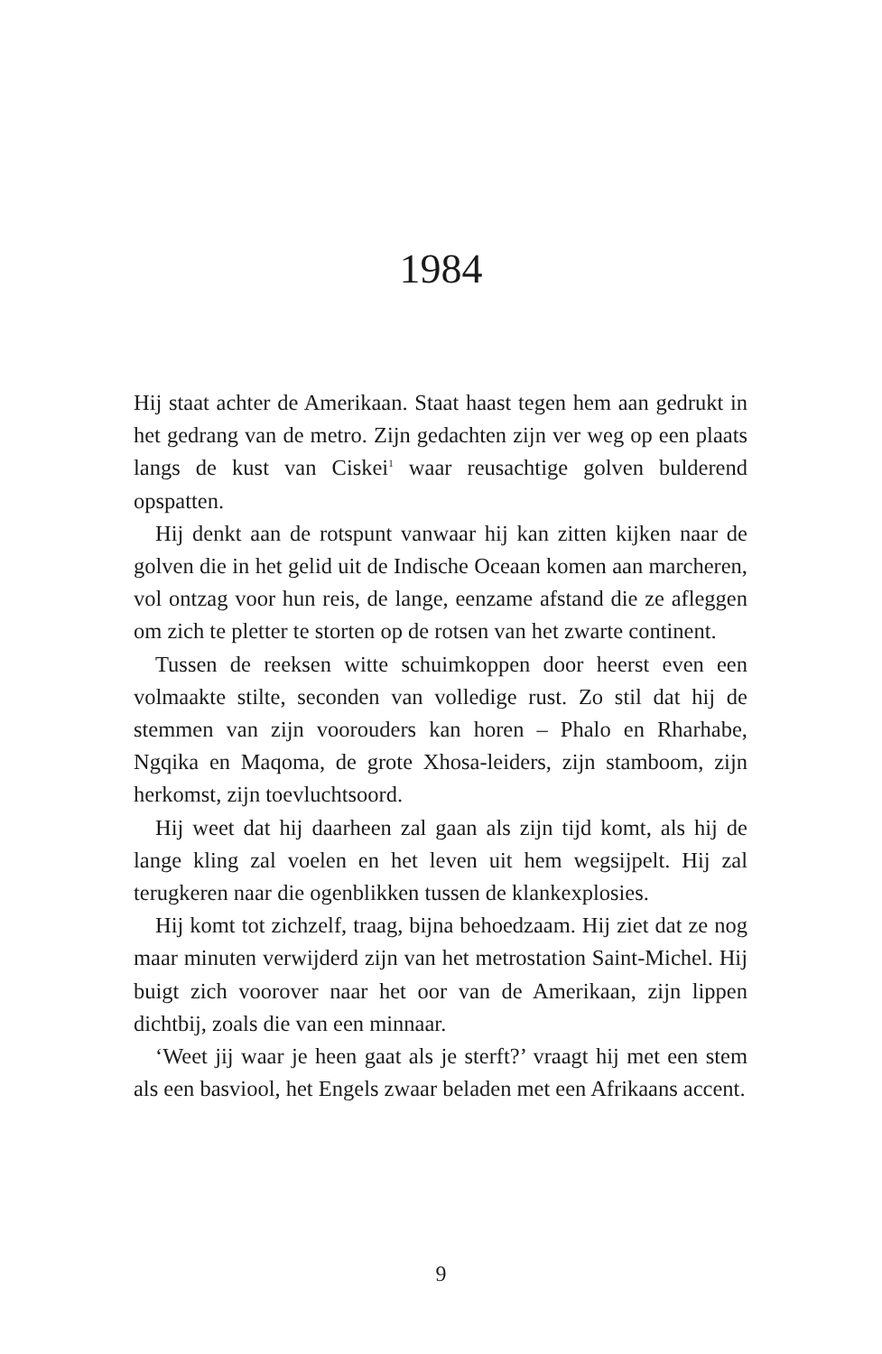1984
Hij staat achter de Amerikaan. Staat haast tegen hem aan gedrukt in het gedrang van de metro. Zijn gedachten zijn ver weg op een plaats langs de kust van Ciskei<sup>1</sup> waar reusachtige golven bulderend opspatten.
Hij denkt aan de rotspunt vanwaar hij kan zitten kijken naar de golven die in het gelid uit de Indische Oceaan komen aan marcheren, vol ontzag voor hun reis, de lange, eenzame afstand die ze afleggen om zich te pletter te storten op de rotsen van het zwarte continent.
Tussen de reeksen witte schuimkoppen door heerst even een volmaakte stilte, seconden van volledige rust. Zo stil dat hij de stemmen van zijn voorouders kan horen – Phalo en Rharhabe, Ngqika en Maqoma, de grote Xhosa-leiders, zijn stamboom, zijn herkomst, zijn toevluchtsoord.
Hij weet dat hij daarheen zal gaan als zijn tijd komt, als hij de lange kling zal voelen en het leven uit hem wegsijpelt. Hij zal terugkeren naar die ogenblikken tussen de klankexplosies.
Hij komt tot zichzelf, traag, bijna behoedzaam. Hij ziet dat ze nog maar minuten verwijderd zijn van het metrostation Saint-Michel. Hij buigt zich voorover naar het oor van de Amerikaan, zijn lippen dichtbij, zoals die van een minnaar.
‘Weet jij waar je heen gaat als je sterft?’ vraagt hij met een stem als een basviool, het Engels zwaar beladen met een Afrikaans accent.
9